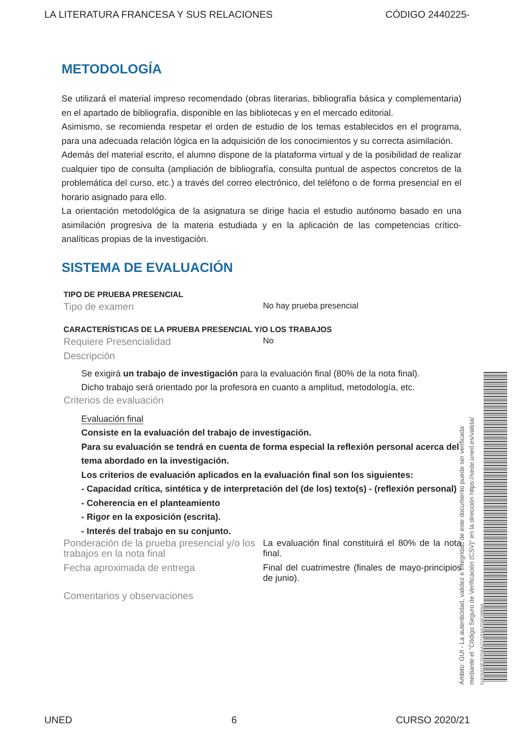LA LITERATURA FRANCESA Y SUS RELACIONES CÓDIGO 2440225-
METODOLOGÍA
Se utilizará el material impreso recomendado (obras literarias, bibliografía básica y complementaria) en el apartado de bibliografía, disponible en las bibliotecas y en el mercado editorial.
Asimismo, se recomienda respetar el orden de estudio de los temas establecidos en el programa, para una adecuada relación lógica en la adquisición de los conocimientos y su correcta asimilación.
Además del material escrito, el alumno dispone de la plataforma virtual y de la posibilidad de realizar cualquier tipo de consulta (ampliación de bibliografía, consulta puntual de aspectos concretos de la problemática del curso, etc.) a través del correo electrónico, del teléfono o de forma presencial en el horario asignado para ello.
La orientación metodológica de la asignatura se dirige hacia el estudio autónomo basado en una asimilación progresiva de la materia estudiada y en la aplicación de las competencias crítico-analíticas propias de la investigación.
SISTEMA DE EVALUACIÓN
TIPO DE PRUEBA PRESENCIAL
Tipo de examen
No hay prueba presencial
CARACTERÍSTICAS DE LA PRUEBA PRESENCIAL Y/O LOS TRABAJOS
Requiere Presencialidad
No
Descripción
Se exigirá un trabajo de investigación para la evaluación final (80% de la nota final).
Dicho trabajo será orientado por la profesora en cuanto a amplitud, metodología, etc.
Criterios de evaluación
Evaluación final
Consiste en la evaluación del trabajo de investigación.
Para su evaluación se tendrá en cuenta de forma especial la reflexión personal acerca del tema abordado en la investigación.
Los criterios de evaluación aplicados en la evaluación final son los siguientes:
- Capacidad crítica, sintética y de interpretación del (de los) texto(s) - (reflexión personal)
- Coherencia en el planteamiento
- Rigor en la exposición (escrita).
- Interés del trabajo en su conjunto.
Ponderación de la prueba presencial y/o los trabajos en la nota final
La evaluación final constituirá el 80% de la nota final.
Fecha aproximada de entrega Final del cuatrimestre (finales de mayo-principios de junio).
Comentarios y observaciones
Ámbito: GUI - La autenticidad, validez e integridad de este documento puede ser verificada
mediante el "Código Seguro de Verificación (CSV)" en la dirección https://sede.uned.es/valida/
51876323E787D6A2271E6A7D0F28B0A
UNED 6 CURSO 2020/21